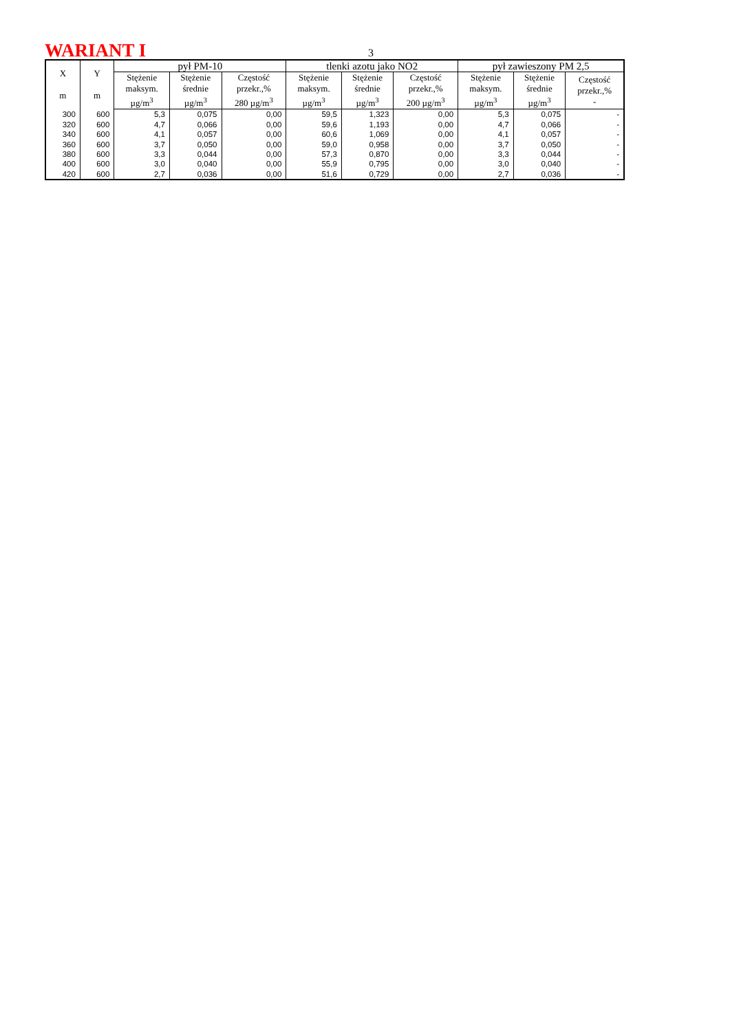WARIANT I
3
| X m | Y m | pył PM-10 | | | tlenki azotu jako NO2 | | | pył zawieszony PM 2,5 | | |
| --- | --- | --- | --- | --- | --- | --- | --- | --- | --- | --- |
| | | Stężenie maksym. µg/m<sup>3</sup> | Stężenie średnie µg/m<sup>3</sup> | Częstość przekr.,% 280 µg/m<sup>3</sup> | Stężenie maksym. µg/m<sup>3</sup> | Stężenie średnie µg/m<sup>3</sup> | Częstość przekr.,% 200 µg/m<sup>3</sup> | Stężenie maksym. µg/m<sup>3</sup> | Stężenie średnie µg/m<sup>3</sup> | Częstość przekr.,% - |
| 300 | 600 | 5,3 | 0,075 | 0,00 | 59,5 | 1,323 | 0,00 | 5,3 | 0,075 | - |
| 320 | 600 | 4,7 | 0,066 | 0,00 | 59,6 | 1,193 | 0,00 | 4,7 | 0,066 | - |
| 340 | 600 | 4,1 | 0,057 | 0,00 | 60,6 | 1,069 | 0,00 | 4,1 | 0,057 | - |
| 360 | 600 | 3,7 | 0,050 | 0,00 | 59,0 | 0,958 | 0,00 | 3,7 | 0,050 | - |
| 380 | 600 | 3,3 | 0,044 | 0,00 | 57,3 | 0,870 | 0,00 | 3,3 | 0,044 | - |
| 400 | 600 | 3,0 | 0,040 | 0,00 | 55,9 | 0,795 | 0,00 | 3,0 | 0,040 | - |
| 420 | 600 | 2,7 | 0,036 | 0,00 | 51,6 | 0,729 | 0,00 | 2,7 | 0,036 | - |